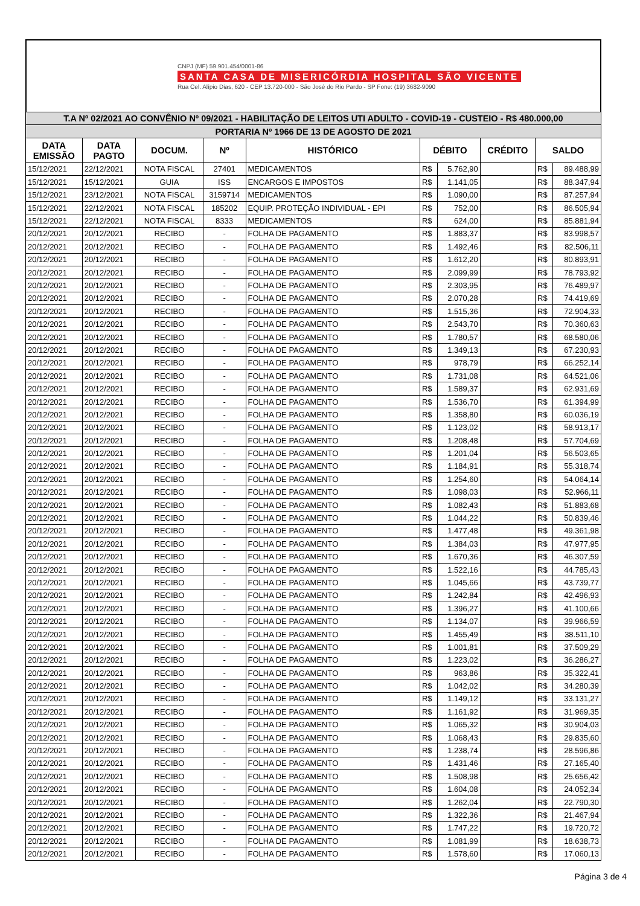CNPJ (MF) 59.901.454/0001-86
SANTA CASA DE MISERICÓRDIA HOSPITAL SÃO VICENTE
Rua Cel. Alípio Dias, 620 - CEP 13.720-000 - São José do Rio Pardo - SP Fone: (19) 3682-9090
| T.A Nº 02/2021 AO CONVÊNIO Nº 09/2021 - HABILITAÇÃO DE LEITOS UTI ADULTO - COVID-19 - CUSTEIO - R$ 480.000,00 | | | | | | | | | |
| PORTARIA Nº 1966 DE 13 DE AGOSTO DE 2021 | | | | | | | | | |
| DATA EMISSÃO | DATA PAGTO | DOCUM. | Nº | HISTÓRICO | DÉBITO | | CRÉDITO | SALDO | |
| 15/12/2021 | 22/12/2021 | NOTA FISCAL | 27401 | MEDICAMENTOS | R$ | 5.762,90 | | R$ | 89.488,99 |
| 15/12/2021 | 15/12/2021 | GUIA | ISS | ENCARGOS E IMPOSTOS | R$ | 1.141,05 | | R$ | 88.347,94 |
| 15/12/2021 | 23/12/2021 | NOTA FISCAL | 3159714 | MEDICAMENTOS | R$ | 1.090,00 | | R$ | 87.257,94 |
| 15/12/2021 | 22/12/2021 | NOTA FISCAL | 185202 | EQUIP. PROTEÇÃO INDIVIDUAL - EPI | R$ | 752,00 | | R$ | 86.505,94 |
| 15/12/2021 | 22/12/2021 | NOTA FISCAL | 8333 | MEDICAMENTOS | R$ | 624,00 | | R$ | 85.881,94 |
| 20/12/2021 | 20/12/2021 | RECIBO | - | FOLHA DE PAGAMENTO | R$ | 1.883,37 | | R$ | 83.998,57 |
| 20/12/2021 | 20/12/2021 | RECIBO | - | FOLHA DE PAGAMENTO | R$ | 1.492,46 | | R$ | 82.506,11 |
| 20/12/2021 | 20/12/2021 | RECIBO | - | FOLHA DE PAGAMENTO | R$ | 1.612,20 | | R$ | 80.893,91 |
| 20/12/2021 | 20/12/2021 | RECIBO | - | FOLHA DE PAGAMENTO | R$ | 2.099,99 | | R$ | 78.793,92 |
| 20/12/2021 | 20/12/2021 | RECIBO | - | FOLHA DE PAGAMENTO | R$ | 2.303,95 | | R$ | 76.489,97 |
| 20/12/2021 | 20/12/2021 | RECIBO | - | FOLHA DE PAGAMENTO | R$ | 2.070,28 | | R$ | 74.419,69 |
| 20/12/2021 | 20/12/2021 | RECIBO | - | FOLHA DE PAGAMENTO | R$ | 1.515,36 | | R$ | 72.904,33 |
| 20/12/2021 | 20/12/2021 | RECIBO | - | FOLHA DE PAGAMENTO | R$ | 2.543,70 | | R$ | 70.360,63 |
| 20/12/2021 | 20/12/2021 | RECIBO | - | FOLHA DE PAGAMENTO | R$ | 1.780,57 | | R$ | 68.580,06 |
| 20/12/2021 | 20/12/2021 | RECIBO | - | FOLHA DE PAGAMENTO | R$ | 1.349,13 | | R$ | 67.230,93 |
| 20/12/2021 | 20/12/2021 | RECIBO | - | FOLHA DE PAGAMENTO | R$ | 978,79 | | R$ | 66.252,14 |
| 20/12/2021 | 20/12/2021 | RECIBO | - | FOLHA DE PAGAMENTO | R$ | 1.731,08 | | R$ | 64.521,06 |
| 20/12/2021 | 20/12/2021 | RECIBO | - | FOLHA DE PAGAMENTO | R$ | 1.589,37 | | R$ | 62.931,69 |
| 20/12/2021 | 20/12/2021 | RECIBO | - | FOLHA DE PAGAMENTO | R$ | 1.536,70 | | R$ | 61.394,99 |
| 20/12/2021 | 20/12/2021 | RECIBO | - | FOLHA DE PAGAMENTO | R$ | 1.358,80 | | R$ | 60.036,19 |
| 20/12/2021 | 20/12/2021 | RECIBO | - | FOLHA DE PAGAMENTO | R$ | 1.123,02 | | R$ | 58.913,17 |
| 20/12/2021 | 20/12/2021 | RECIBO | - | FOLHA DE PAGAMENTO | R$ | 1.208,48 | | R$ | 57.704,69 |
| 20/12/2021 | 20/12/2021 | RECIBO | - | FOLHA DE PAGAMENTO | R$ | 1.201,04 | | R$ | 56.503,65 |
| 20/12/2021 | 20/12/2021 | RECIBO | - | FOLHA DE PAGAMENTO | R$ | 1.184,91 | | R$ | 55.318,74 |
| 20/12/2021 | 20/12/2021 | RECIBO | - | FOLHA DE PAGAMENTO | R$ | 1.254,60 | | R$ | 54.064,14 |
| 20/12/2021 | 20/12/2021 | RECIBO | - | FOLHA DE PAGAMENTO | R$ | 1.098,03 | | R$ | 52.966,11 |
| 20/12/2021 | 20/12/2021 | RECIBO | - | FOLHA DE PAGAMENTO | R$ | 1.082,43 | | R$ | 51.883,68 |
| 20/12/2021 | 20/12/2021 | RECIBO | - | FOLHA DE PAGAMENTO | R$ | 1.044,22 | | R$ | 50.839,46 |
| 20/12/2021 | 20/12/2021 | RECIBO | - | FOLHA DE PAGAMENTO | R$ | 1.477,48 | | R$ | 49.361,98 |
| 20/12/2021 | 20/12/2021 | RECIBO | - | FOLHA DE PAGAMENTO | R$ | 1.384,03 | | R$ | 47.977,95 |
| 20/12/2021 | 20/12/2021 | RECIBO | - | FOLHA DE PAGAMENTO | R$ | 1.670,36 | | R$ | 46.307,59 |
| 20/12/2021 | 20/12/2021 | RECIBO | - | FOLHA DE PAGAMENTO | R$ | 1.522,16 | | R$ | 44.785,43 |
| 20/12/2021 | 20/12/2021 | RECIBO | - | FOLHA DE PAGAMENTO | R$ | 1.045,66 | | R$ | 43.739,77 |
| 20/12/2021 | 20/12/2021 | RECIBO | - | FOLHA DE PAGAMENTO | R$ | 1.242,84 | | R$ | 42.496,93 |
| 20/12/2021 | 20/12/2021 | RECIBO | - | FOLHA DE PAGAMENTO | R$ | 1.396,27 | | R$ | 41.100,66 |
| 20/12/2021 | 20/12/2021 | RECIBO | - | FOLHA DE PAGAMENTO | R$ | 1.134,07 | | R$ | 39.966,59 |
| 20/12/2021 | 20/12/2021 | RECIBO | - | FOLHA DE PAGAMENTO | R$ | 1.455,49 | | R$ | 38.511,10 |
| 20/12/2021 | 20/12/2021 | RECIBO | - | FOLHA DE PAGAMENTO | R$ | 1.001,81 | | R$ | 37.509,29 |
| 20/12/2021 | 20/12/2021 | RECIBO | - | FOLHA DE PAGAMENTO | R$ | 1.223,02 | | R$ | 36.286,27 |
| 20/12/2021 | 20/12/2021 | RECIBO | - | FOLHA DE PAGAMENTO | R$ | 963,86 | | R$ | 35.322,41 |
| 20/12/2021 | 20/12/2021 | RECIBO | - | FOLHA DE PAGAMENTO | R$ | 1.042,02 | | R$ | 34.280,39 |
| 20/12/2021 | 20/12/2021 | RECIBO | - | FOLHA DE PAGAMENTO | R$ | 1.149,12 | | R$ | 33.131,27 |
| 20/12/2021 | 20/12/2021 | RECIBO | - | FOLHA DE PAGAMENTO | R$ | 1.161,92 | | R$ | 31.969,35 |
| 20/12/2021 | 20/12/2021 | RECIBO | - | FOLHA DE PAGAMENTO | R$ | 1.065,32 | | R$ | 30.904,03 |
| 20/12/2021 | 20/12/2021 | RECIBO | - | FOLHA DE PAGAMENTO | R$ | 1.068,43 | | R$ | 29.835,60 |
| 20/12/2021 | 20/12/2021 | RECIBO | - | FOLHA DE PAGAMENTO | R$ | 1.238,74 | | R$ | 28.596,86 |
| 20/12/2021 | 20/12/2021 | RECIBO | - | FOLHA DE PAGAMENTO | R$ | 1.431,46 | | R$ | 27.165,40 |
| 20/12/2021 | 20/12/2021 | RECIBO | - | FOLHA DE PAGAMENTO | R$ | 1.508,98 | | R$ | 25.656,42 |
| 20/12/2021 | 20/12/2021 | RECIBO | - | FOLHA DE PAGAMENTO | R$ | 1.604,08 | | R$ | 24.052,34 |
| 20/12/2021 | 20/12/2021 | RECIBO | - | FOLHA DE PAGAMENTO | R$ | 1.262,04 | | R$ | 22.790,30 |
| 20/12/2021 | 20/12/2021 | RECIBO | - | FOLHA DE PAGAMENTO | R$ | 1.322,36 | | R$ | 21.467,94 |
| 20/12/2021 | 20/12/2021 | RECIBO | - | FOLHA DE PAGAMENTO | R$ | 1.747,22 | | R$ | 19.720,72 |
| 20/12/2021 | 20/12/2021 | RECIBO | - | FOLHA DE PAGAMENTO | R$ | 1.081,99 | | R$ | 18.638,73 |
| 20/12/2021 | 20/12/2021 | RECIBO | - | FOLHA DE PAGAMENTO | R$ | 1.578,60 | | R$ | 17.060,13 |
Página 3 de 4